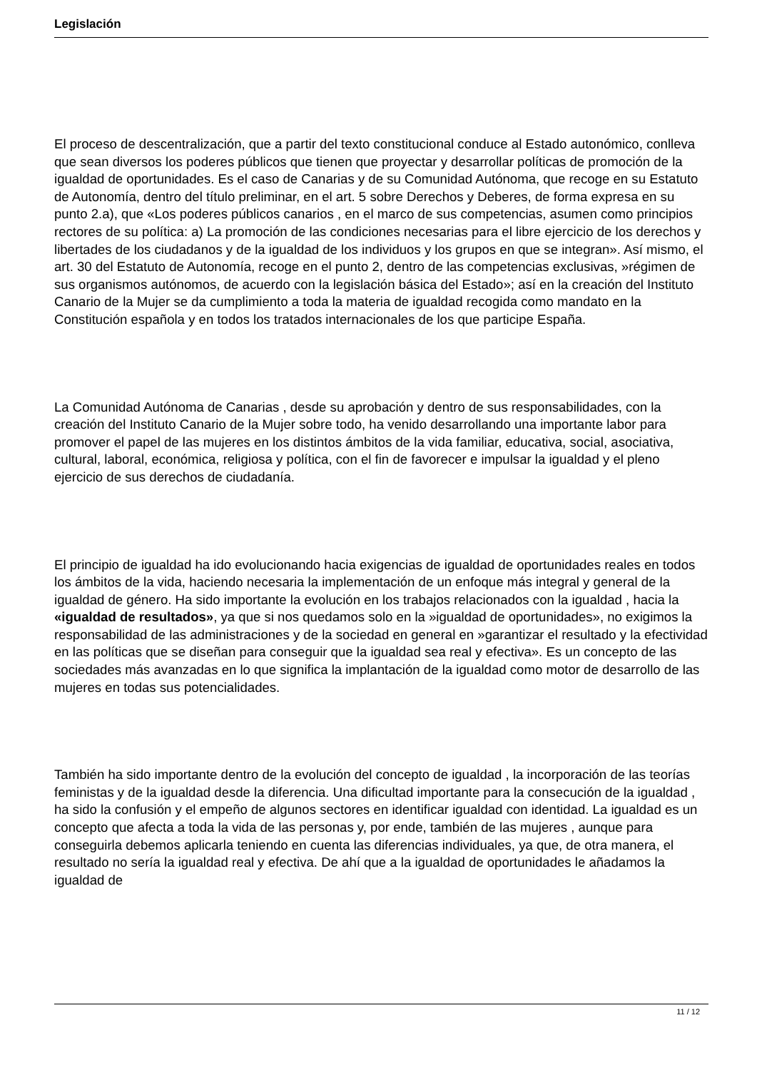Legislación
El proceso de descentralización, que a partir del texto constitucional conduce al Estado autonómico, conlleva que sean diversos los poderes públicos que tienen que proyectar y desarrollar políticas de promoción de la igualdad de oportunidades. Es el caso de Canarias y de su Comunidad Autónoma, que recoge en su Estatuto de Autonomía, dentro del título preliminar, en el art. 5 sobre Derechos y Deberes, de forma expresa en su punto 2.a), que «Los poderes públicos canarios , en el marco de sus competencias, asumen como principios rectores de su política: a) La promoción de las condiciones necesarias para el libre ejercicio de los derechos y libertades de los ciudadanos y de la igualdad de los individuos y los grupos en que se integran». Así mismo, el art. 30 del Estatuto de Autonomía, recoge en el punto 2, dentro de las competencias exclusivas, »régimen de sus organismos autónomos, de acuerdo con la legislación básica del Estado»; así en la creación del Instituto Canario de la Mujer se da cumplimiento a toda la materia de igualdad recogida como mandato en la Constitución española y en todos los tratados internacionales de los que participe España.
La Comunidad Autónoma de Canarias , desde su aprobación y dentro de sus responsabilidades, con la creación del Instituto Canario de la Mujer sobre todo, ha venido desarrollando una importante labor para promover el papel de las mujeres en los distintos ámbitos de la vida familiar, educativa, social, asociativa, cultural, laboral, económica, religiosa y política, con el fin de favorecer e impulsar la igualdad y el pleno ejercicio de sus derechos de ciudadanía.
El principio de igualdad ha ido evolucionando hacia exigencias de igualdad de oportunidades reales en todos los ámbitos de la vida, haciendo necesaria la implementación de un enfoque más integral y general de la igualdad de género. Ha sido importante la evolución en los trabajos relacionados con la igualdad , hacia la «igualdad de resultados», ya que si nos quedamos solo en la »igualdad de oportunidades», no exigimos la responsabilidad de las administraciones y de la sociedad en general en »garantizar el resultado y la efectividad en las políticas que se diseñan para conseguir que la igualdad sea real y efectiva». Es un concepto de las sociedades más avanzadas en lo que significa la implantación de la igualdad como motor de desarrollo de las mujeres en todas sus potencialidades.
También ha sido importante dentro de la evolución del concepto de igualdad , la incorporación de las teorías feministas y de la igualdad desde la diferencia. Una dificultad importante para la consecución de la igualdad , ha sido la confusión y el empeño de algunos sectores en identificar igualdad con identidad. La igualdad es un concepto que afecta a toda la vida de las personas y, por ende, también de las mujeres , aunque para conseguirla debemos aplicarla teniendo en cuenta las diferencias individuales, ya que, de otra manera, el resultado no sería la igualdad real y efectiva. De ahí que a la igualdad de oportunidades le añadamos la igualdad de
11 / 12